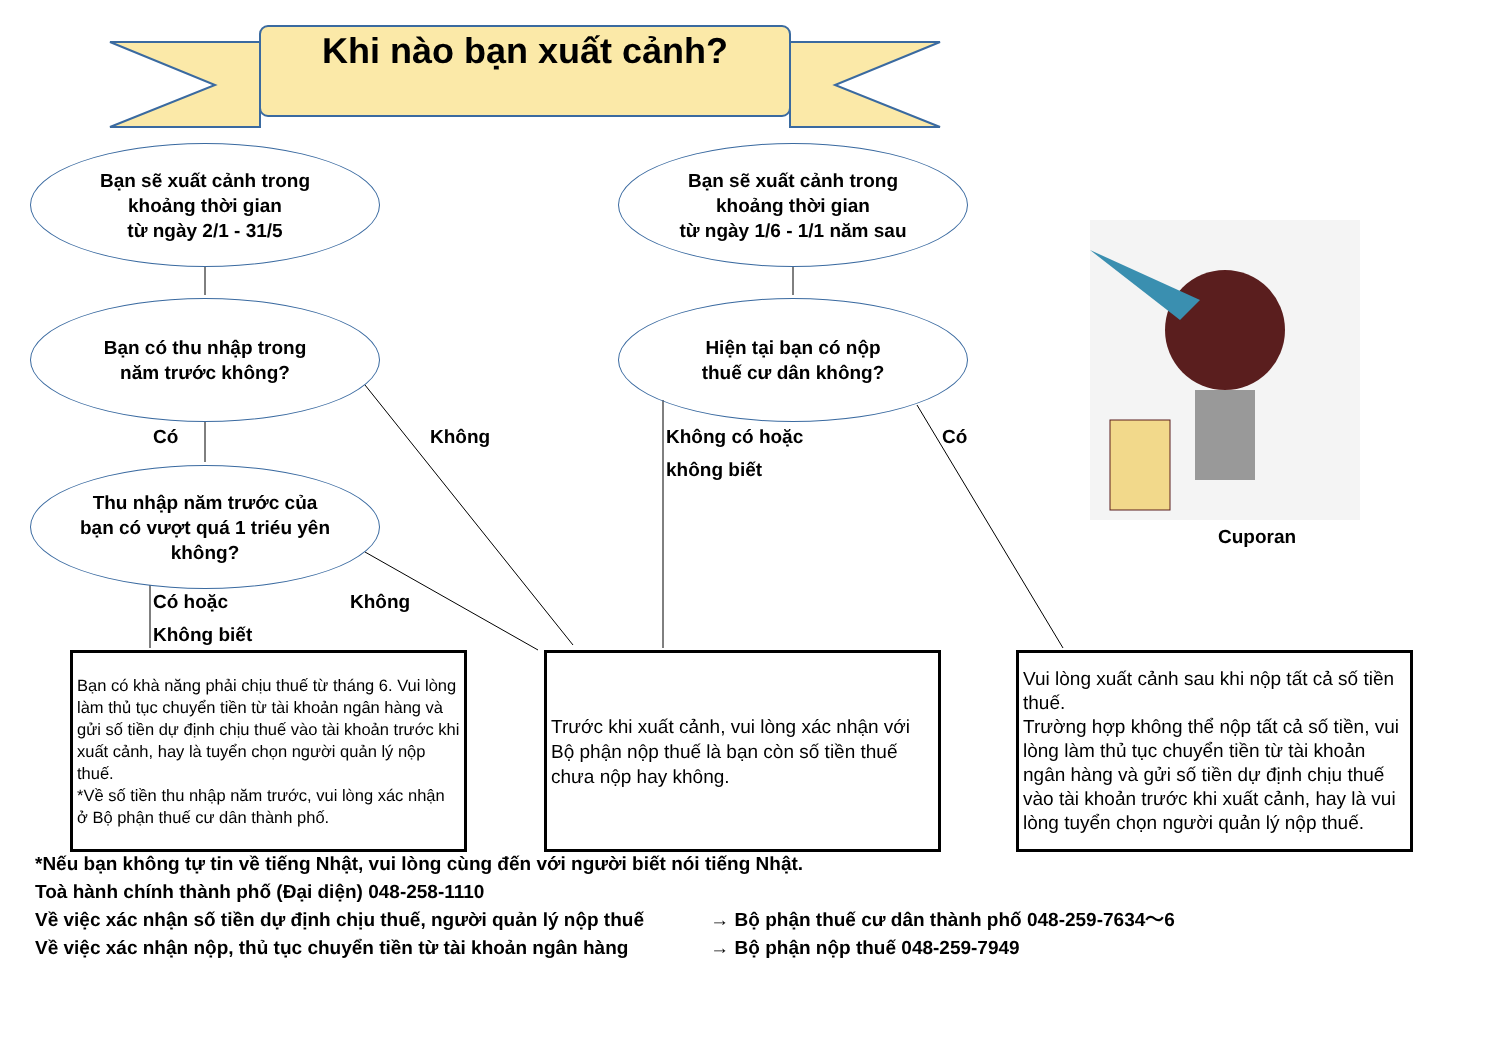Khi nào bạn xuất cảnh?
Bạn sẽ xuất cảnh trong
khoảng thời gian
từ ngày 2/1 - 31/5
Bạn sẽ xuất cảnh trong
khoảng thời gian
từ ngày 1/6 - 1/1 năm sau
Bạn có thu nhập trong
năm trước không?
Hiện tại bạn có nộp
thuế cư dân không?
Thu nhập năm trước của
bạn có vượt quá 1 triéu yên
không?
Có Không
Không có hoặc
không biết
Có
Cuporan
Có hoặc
Không biết
Không
Bạn có khà năng phải chịu thuế từ tháng 6. Vui lòng làm thủ tục chuyển tiền từ tài khoản ngân hàng và gửi số tiền dự định chịu thuế vào tài khoản trước khi xuất cảnh, hay là tuyển chọn người quản lý nộp thuế.
*Về số tiền thu nhập năm trước, vui lòng xác nhận ở Bộ phận thuế cư dân thành phố.
Trước khi xuất cảnh, vui lòng xác nhận với Bộ phận nộp thuế là bạn còn số tiền thuế chưa nộp hay không.
Vui lòng xuất cảnh sau khi nộp tất cả số tiền thuế.
Trường hợp không thể nộp tất cả số tiền, vui lòng làm thủ tục chuyển tiền từ tài khoản ngân hàng và gửi số tiền dự định chịu thuế vào tài khoản trước khi xuất cảnh, hay là vui lòng tuyển chọn người quản lý nộp thuế.
*Nếu bạn không tự tin về tiếng Nhật, vui lòng cùng đến với người biết nói tiếng Nhật.
Toà hành chính thành phố (Đại diện) 048-258-1110
Về việc xác nhận số tiền dự định chịu thuế, người quản lý nộp thuế → Bộ phận thuế cư dân thành phố 048-259-7634〜6
Về việc xác nhận nộp, thủ tục chuyển tiền từ tài khoản ngân hàng → Bộ phận nộp thuế 048-259-7949